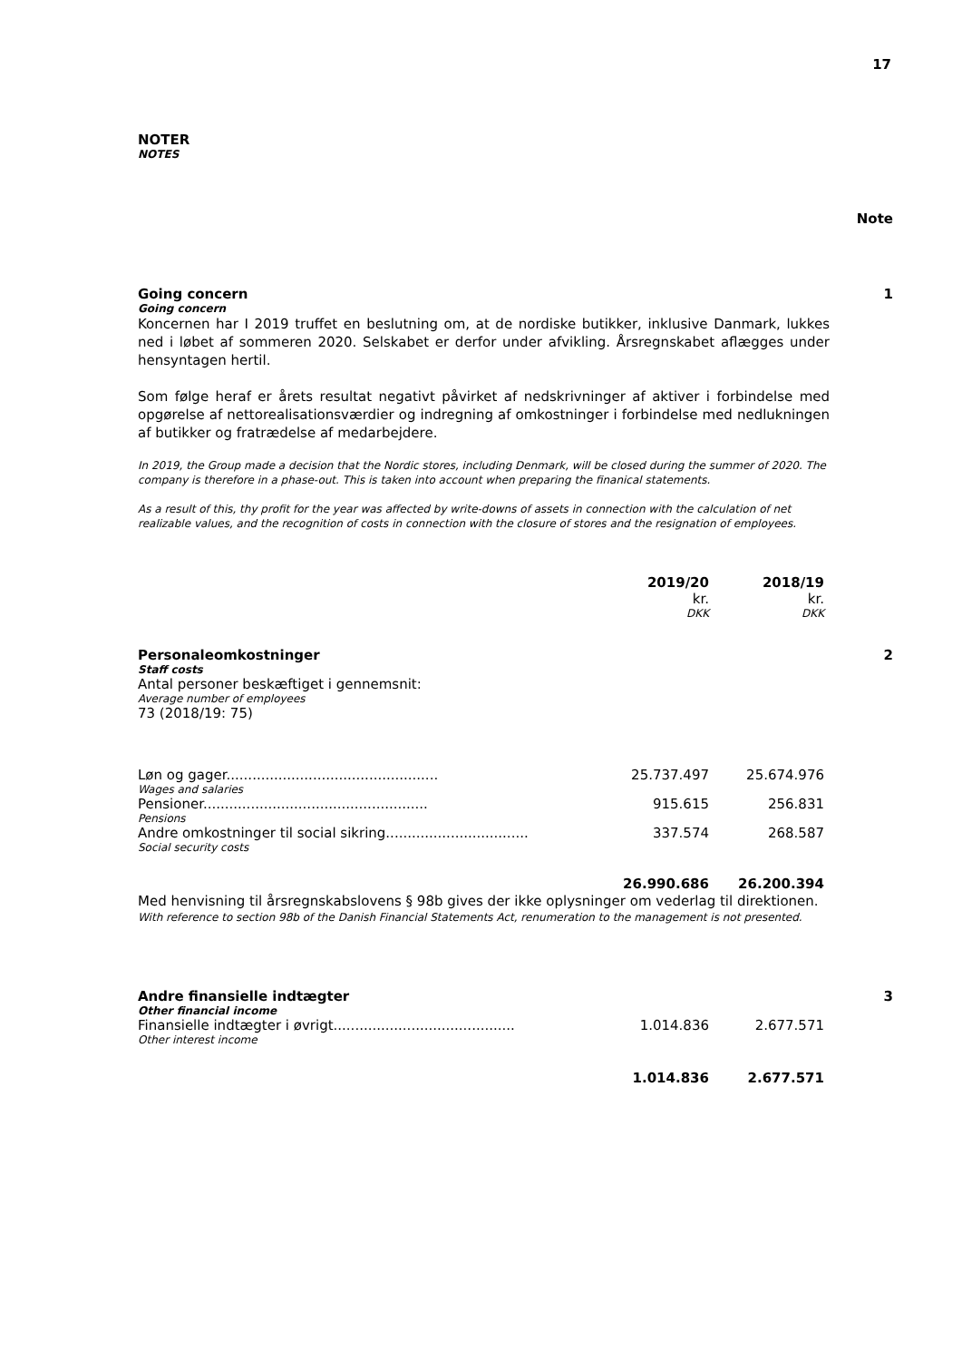17
NOTER
NOTES
Note
Going concern 1
Going concern
Koncernen har I 2019 truffet en beslutning om, at de nordiske butikker, inklusive Danmark, lukkes ned i løbet af sommeren 2020. Selskabet er derfor under afvikling. Årsregnskabet aflægges under hensyntagen hertil.
Som følge heraf er årets resultat negativt påvirket af nedskrivninger af aktiver i forbindelse med opgørelse af nettorealisationsværdier og indregning af omkostninger i forbindelse med nedlukningen af butikker og fratrædelse af medarbejdere.
In 2019, the Group made a decision that the Nordic stores, including Denmark, will be closed during the summer of 2020. The company is therefore in a phase-out. This is taken into account when preparing the finanical statements.
As a result of this, thy profit for the year was affected by write-downs of assets in connection with the calculation of net realizable values, and the recognition of costs in connection with the closure of stores and the resignation of employees.
| | 2019/20 | 2018/19 | |
| | kr. | kr. | |
| | DKK | DKK | |
| Personaleomkostninger | | | 2 |
| Staff costs | | | |
| Antal personer beskæftiget i gennemsnit: | | | |
| Average number of employees | | | |
| 73 (2018/19: 75) | | | |
| Løn og gager................................................. | 25.737.497 | 25.674.976 | |
| Wages and salaries | | | |
| Pensioner.................................................... | 915.615 | 256.831 | |
| Pensions | | | |
| Andre omkostninger til social sikring................................. | 337.574 | 268.587 | |
| Social security costs | | | |
| | 26.990.686 | 26.200.394 | |
Med henvisning til årsregnskabslovens § 98b gives der ikke oplysninger om vederlag til direktionen.
With reference to section 98b of the Danish Financial Statements Act, renumeration to the management is not presented.
| Andre finansielle indtægter | | | 3 |
| Other financial income | | | |
| Finansielle indtægter i øvrigt.......................................... | 1.014.836 | 2.677.571 | |
| Other interest income | | | |
| | 1.014.836 | 2.677.571 | |